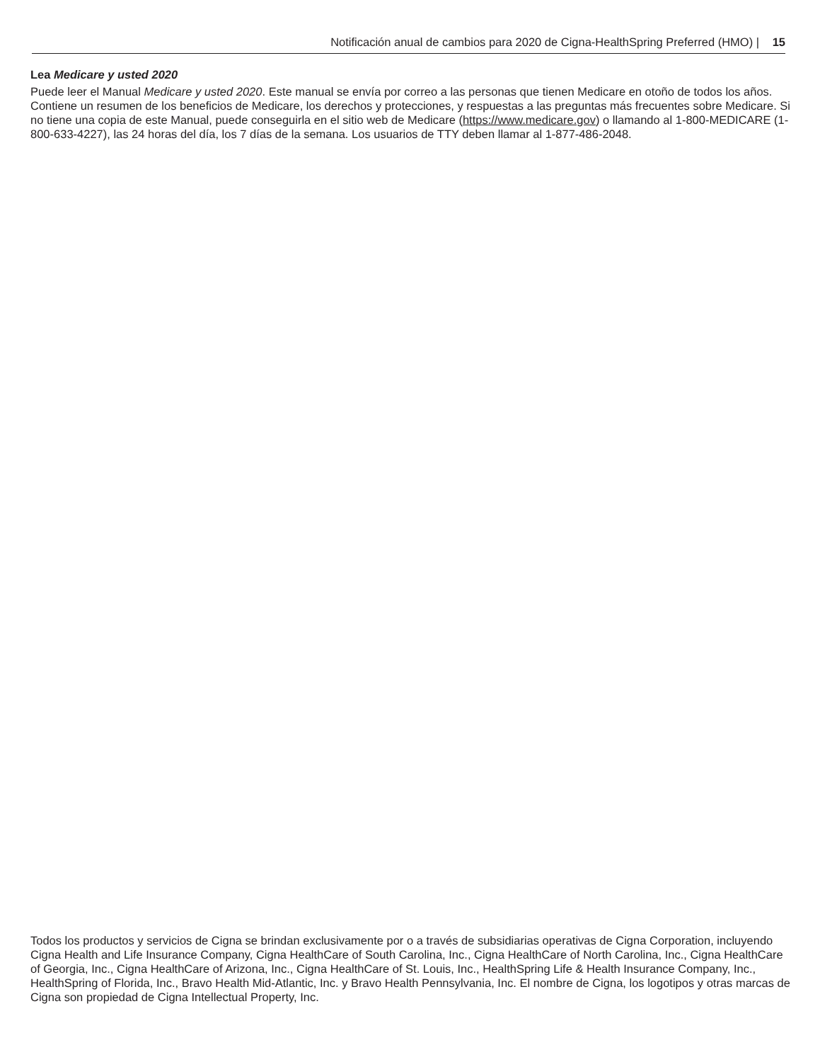Notificación anual de cambios para 2020 de Cigna-HealthSpring Preferred (HMO) | 15
Lea Medicare y usted 2020
Puede leer el Manual Medicare y usted 2020. Este manual se envía por correo a las personas que tienen Medicare en otoño de todos los años. Contiene un resumen de los beneficios de Medicare, los derechos y protecciones, y respuestas a las preguntas más frecuentes sobre Medicare. Si no tiene una copia de este Manual, puede conseguirla en el sitio web de Medicare (https://www.medicare.gov) o llamando al 1-800-MEDICARE (1-800-633-4227), las 24 horas del día, los 7 días de la semana. Los usuarios de TTY deben llamar al 1-877-486-2048.
Todos los productos y servicios de Cigna se brindan exclusivamente por o a través de subsidiarias operativas de Cigna Corporation, incluyendo Cigna Health and Life Insurance Company, Cigna HealthCare of South Carolina, Inc., Cigna HealthCare of North Carolina, Inc., Cigna HealthCare of Georgia, Inc., Cigna HealthCare of Arizona, Inc., Cigna HealthCare of St. Louis, Inc., HealthSpring Life & Health Insurance Company, Inc., HealthSpring of Florida, Inc., Bravo Health Mid-Atlantic, Inc. y Bravo Health Pennsylvania, Inc. El nombre de Cigna, los logotipos y otras marcas de Cigna son propiedad de Cigna Intellectual Property, Inc.